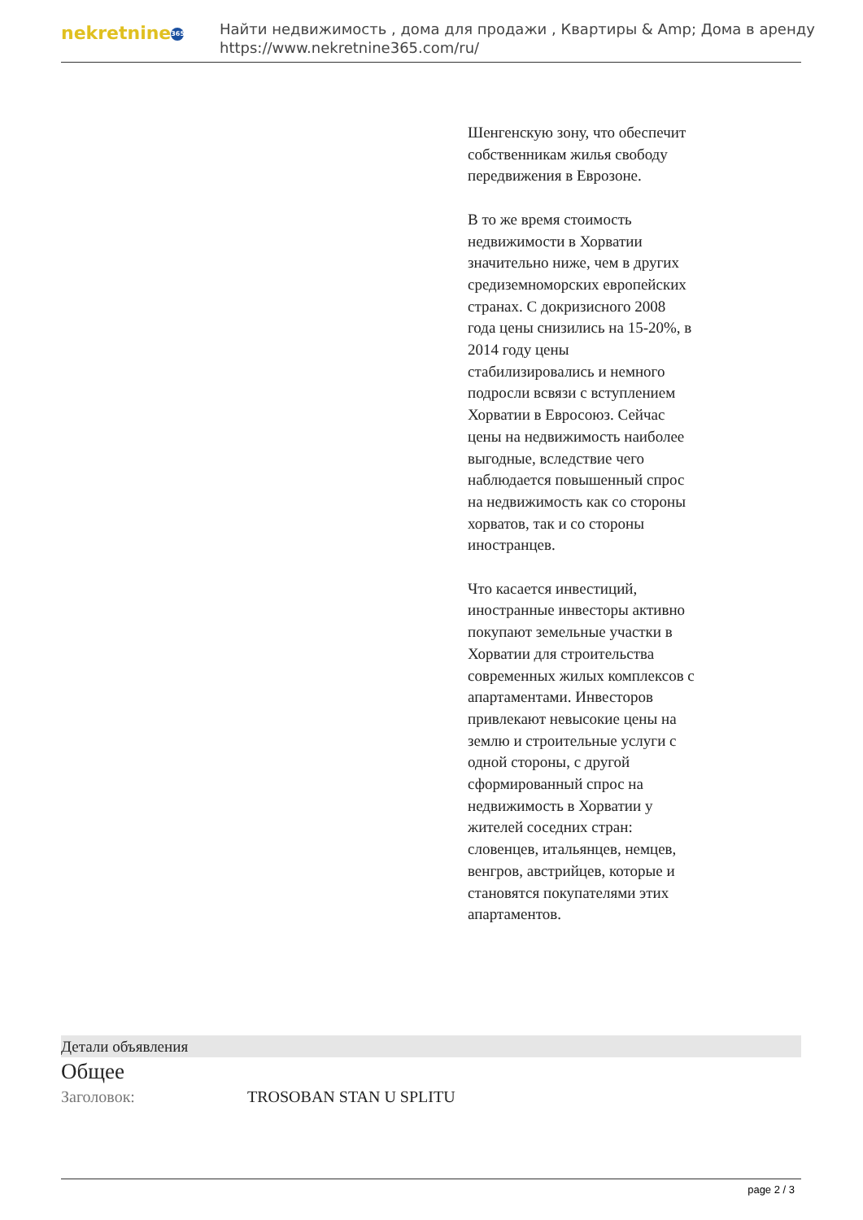nekretnine 365
Найти недвижимость , дома для продажи , Квартиры & Amp; Дома в аренду
https://www.nekretnine365.com/ru/
Шенгенскую зону, что обеспечит собственникам жилья свободу передвижения в Еврозоне.
В то же время стоимость недвижимости в Хорватии значительно ниже, чем в других средиземноморских европейских странах. С докризисного 2008 года цены снизились на 15-20%, в 2014 году цены стабилизировались и немного подросли всвязи с вступлением Хорватии в Евросоюз. Сейчас цены на недвижимость наиболее выгодные, вследствие чего наблюдается повышенный спрос на недвижимость как со стороны хорватов, так и со стороны иностранцев.
Что касается инвестиций, иностранные инвесторы активно покупают земельные участки в Хорватии для строительства современных жилых комплексов с апартаментами. Инвесторов привлекают невысокие цены на землю и строительные услуги с одной стороны, с другой сформированный спрос на недвижимость в Хорватии у жителей соседних стран: словенцев, итальянцев, немцев, венгров, австрийцев, которые и становятся покупателями этих апартаментов.
Детали объявления
Общее
Заголовок: TROSOBAN STAN U SPLITU
page 2 / 3